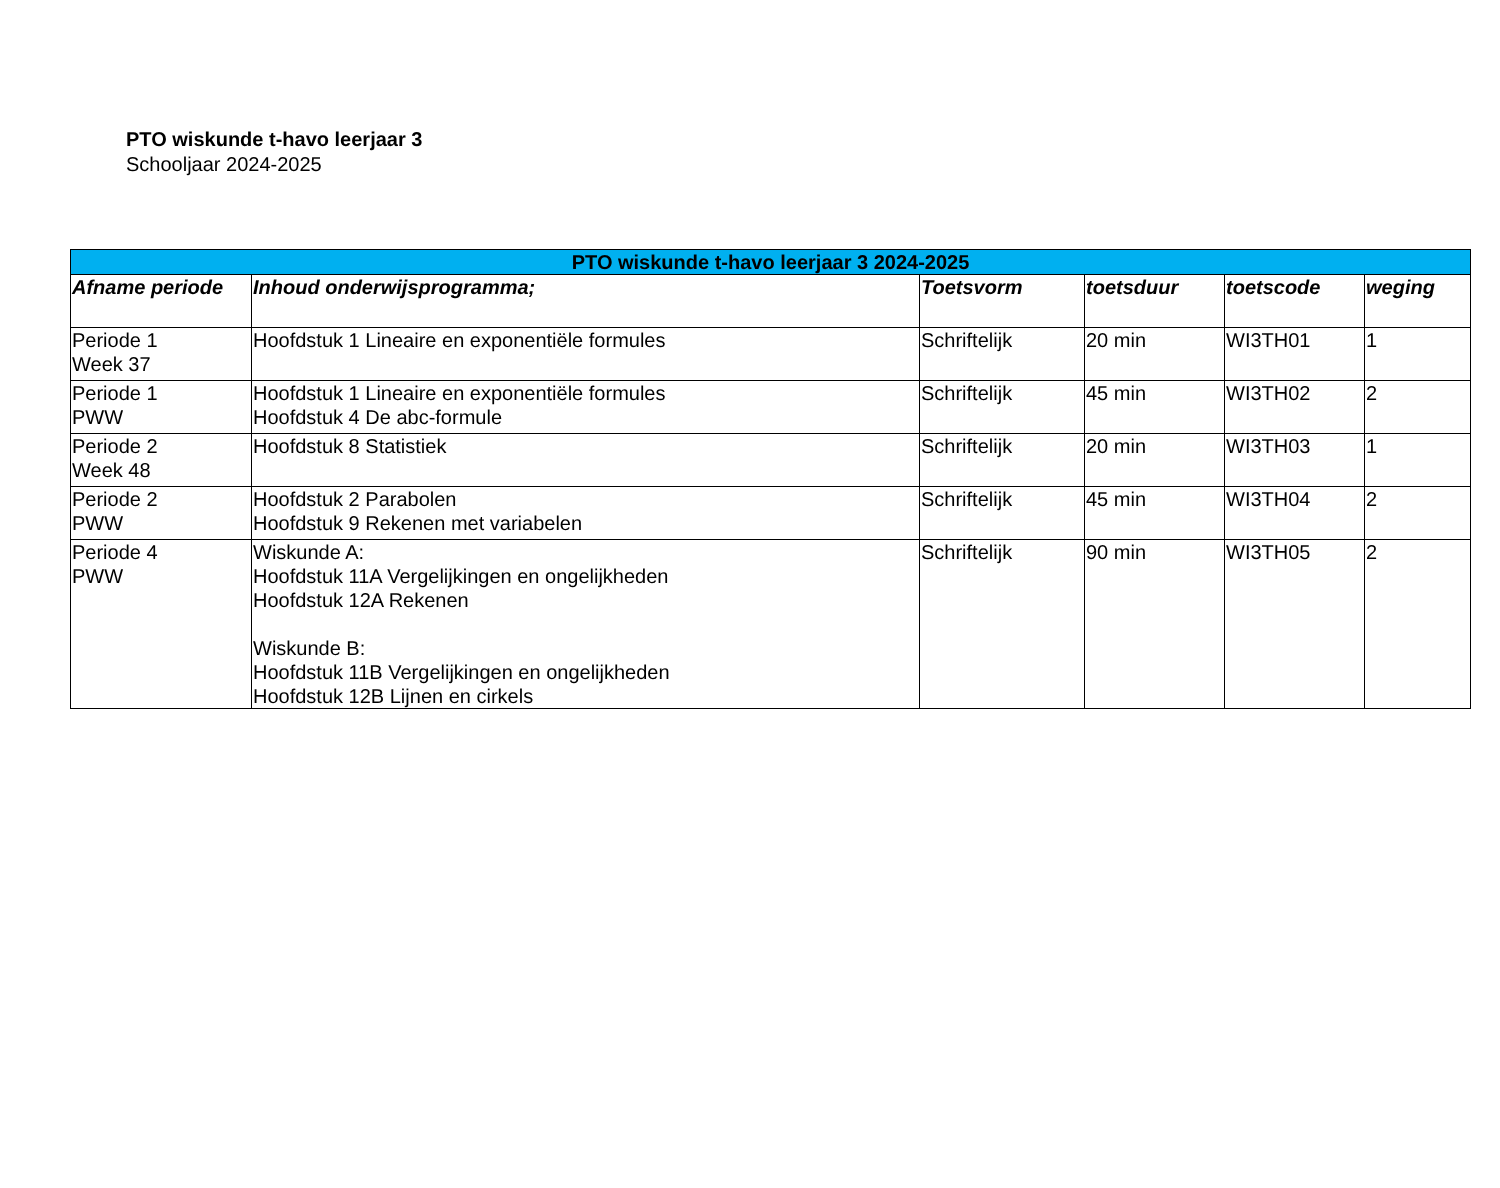PTO wiskunde t-havo leerjaar 3
Schooljaar 2024-2025
| PTO wiskunde t-havo leerjaar 3 2024-2025 | | | | | |
| --- | --- | --- | --- | --- | --- |
| Afname periode | Inhoud onderwijsprogramma; | Toetsvorm | toetsduur | toetscode | weging |
| Periode 1 Week 37 | Hoofdstuk 1 Lineaire en exponentiële formules | Schriftelijk | 20 min | WI3TH01 | 1 |
| Periode 1 PWW | Hoofdstuk 1 Lineaire en exponentiële formules Hoofdstuk 4 De abc-formule | Schriftelijk | 45 min | WI3TH02 | 2 |
| Periode 2 Week 48 | Hoofdstuk 8 Statistiek | Schriftelijk | 20 min | WI3TH03 | 1 |
| Periode 2 PWW | Hoofdstuk 2 Parabolen Hoofdstuk 9 Rekenen met variabelen | Schriftelijk | 45 min | WI3TH04 | 2 |
| Periode 4 PWW | Wiskunde A: Hoofdstuk 11A Vergelijkingen en ongelijkheden Hoofdstuk 12A Rekenen Wiskunde B: Hoofdstuk 11B Vergelijkingen en ongelijkheden Hoofdstuk 12B Lijnen en cirkels | Schriftelijk | 90 min | WI3TH05 | 2 |